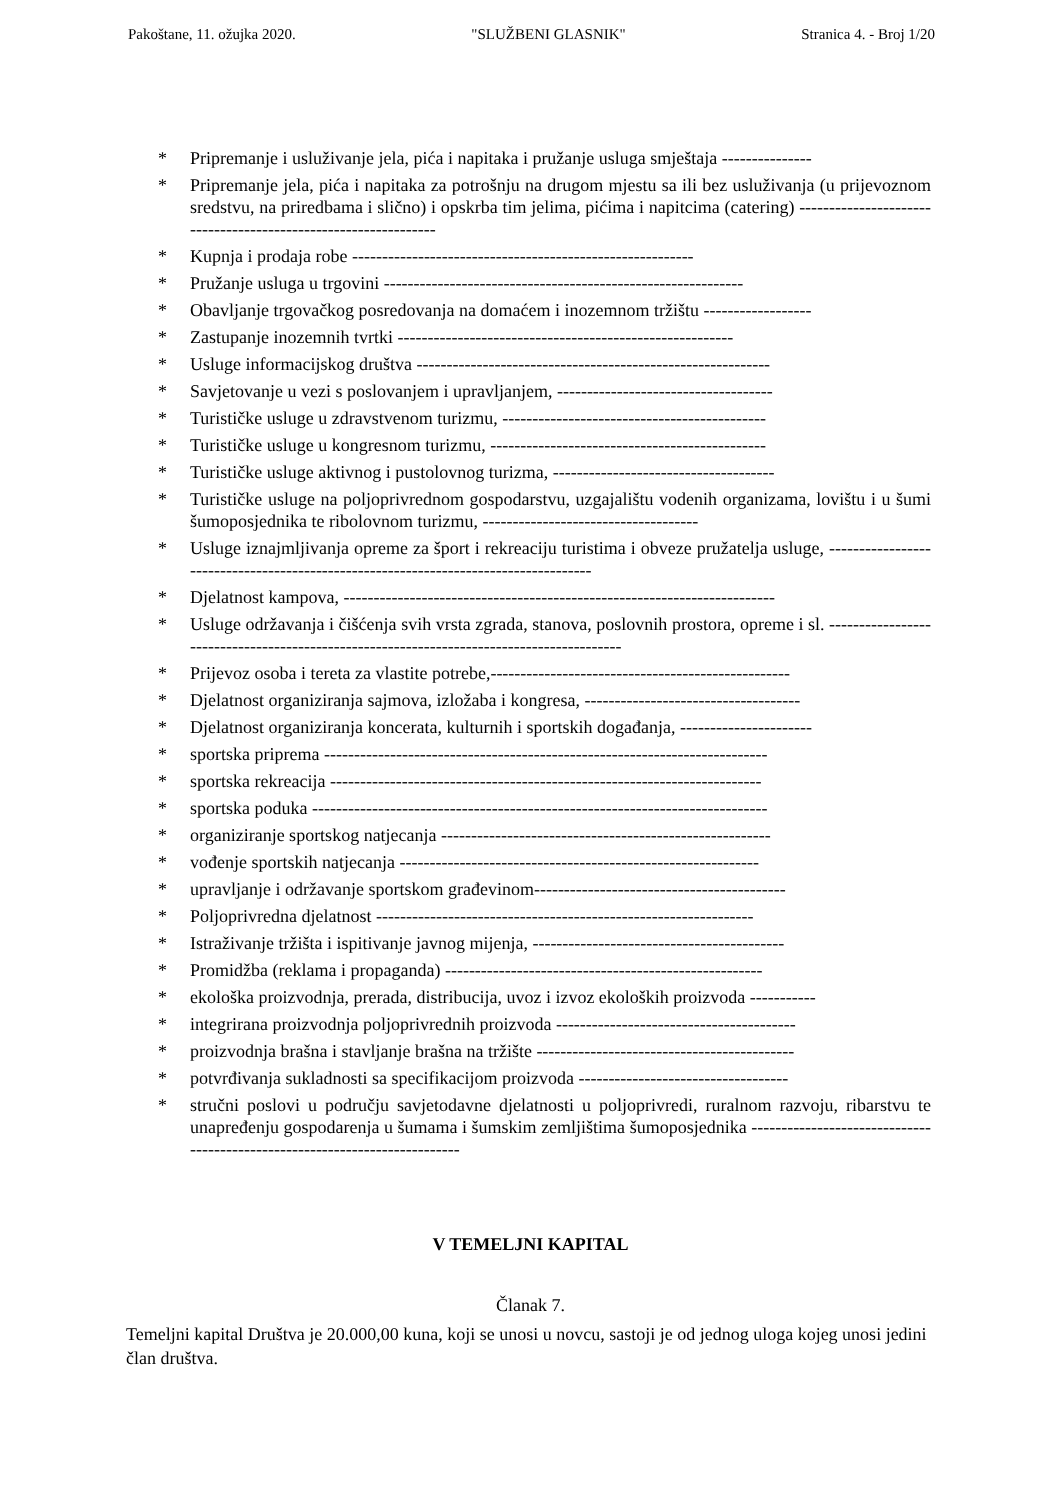Pakoštane, 11. ožujka 2020. "SLUŽBENI GLASNIK" Stranica 4. - Broj 1/20
* Pripremanje i usluživanje jela, pića i napitaka i pružanje usluga smještaja ---------------
* Pripremanje jela, pića i napitaka za potrošnju na drugom mjestu sa ili bez usluživanja (u prijevoznom sredstvu, na priredbama i slično) i opskrba tim jelima, pićima i napitcima (catering) ---------------------------------------------------------------
* Kupnja i prodaja robe ---------------------------------------------------------
* Pružanje usluga u trgovini ------------------------------------------------------------
* Obavljanje trgovačkog posredovanja na domaćem i inozemnom tržištu ------------------
* Zastupanje inozemnih tvrtki --------------------------------------------------------
* Usluge informacijskog društva -----------------------------------------------------------
* Savjetovanje u vezi s poslovanjem i upravljanjem, ------------------------------------
* Turističke usluge u zdravstvenom turizmu, --------------------------------------------
* Turističke usluge u kongresnom turizmu, ----------------------------------------------
* Turističke usluge aktivnog i pustolovnog turizma, -------------------------------------
* Turističke usluge na poljoprivrednom gospodarstvu, uzgajalištu vodenih organizama, lovištu i u šumi šumoposjednika te ribolovnom turizmu, ------------------------------------
* Usluge iznajmljivanja opreme za šport i rekreaciju turistima i obveze pružatelja usluge, ------------------------------------------------------------------------------------
* Djelatnost kampova, ------------------------------------------------------------------------
* Usluge održavanja i čišćenja svih vrsta zgrada, stanova, poslovnih prostora, opreme i sl. -----------------------------------------------------------------------------------------
* Prijevoz osoba i tereta za vlastite potrebe,--------------------------------------------------
* Djelatnost organiziranja sajmova, izložaba i kongresa, ------------------------------------
* Djelatnost organiziranja koncerata, kulturnih i sportskih događanja, ----------------------
* sportska priprema --------------------------------------------------------------------------
* sportska rekreacija ------------------------------------------------------------------------
* sportska poduka ----------------------------------------------------------------------------
* organiziranje sportskog natjecanja -------------------------------------------------------
* vođenje sportskih natjecanja ------------------------------------------------------------
* upravljanje i održavanje sportskom građevinom------------------------------------------
* Poljoprivredna djelatnost ---------------------------------------------------------------
* Istraživanje tržišta i ispitivanje javnog mijenja, ------------------------------------------
* Promidžba (reklama i propaganda) -----------------------------------------------------
* ekološka proizvodnja, prerada, distribucija, uvoz i izvoz ekoloških proizvoda -----------
* integrirana proizvodnja poljoprivrednih proizvoda ----------------------------------------
* proizvodnja brašna i stavljanje brašna na tržište -------------------------------------------
* potvrđivanja sukladnosti sa specifikacijom proizvoda -----------------------------------
* stručni poslovi u području savjetodavne djelatnosti u poljoprivredi, ruralnom razvoju, ribarstvu te unapređenju gospodarenja u šumama i šumskim zemljištima šumoposjednika ---------------------------------------------------------------------------
V TEMELJNI KAPITAL
Članak 7.
Temeljni kapital Društva je 20.000,00 kuna, koji se unosi u novcu, sastoji je od jednog uloga kojeg unosi jedini član društva.